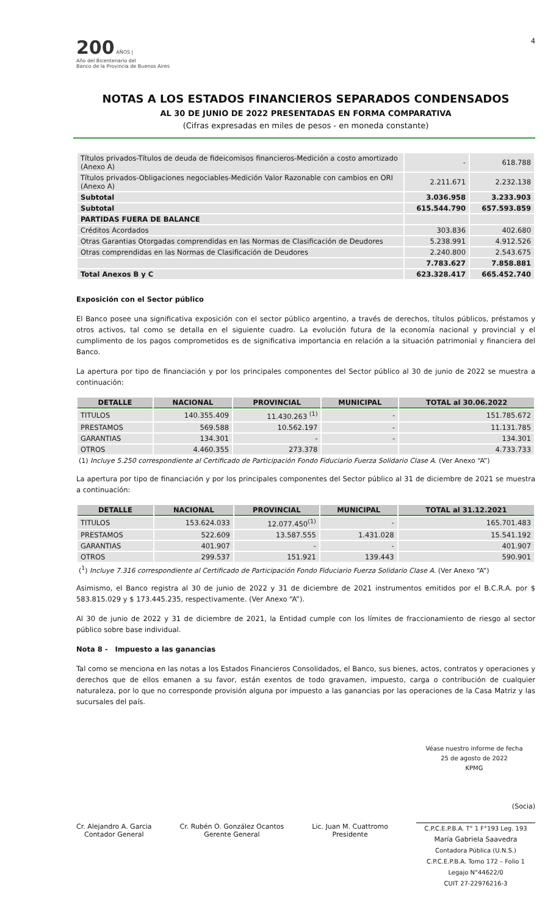200 AÑOS |
Año del Bicentenario del
Banco de la Provincia de Buenos Aires
4
NOTAS A LOS ESTADOS FINANCIEROS SEPARADOS CONDENSADOS
AL 30 DE JUNIO DE 2022 PRESENTADAS EN FORMA COMPARATIVA
(Cifras expresadas en miles de pesos - en moneda constante)
| Títulos privados-Títulos de deuda de fideicomisos financieros-Medición a costo amortizado (Anexo A) | - | 618.788 |
| Títulos privados-Obligaciones negociables-Medición Valor Razonable con cambios en ORI (Anexo A) | 2.211.671 | 2.232.138 |
| Subtotal | 3.036.958 | 3.233.903 |
| Subtotal | 615.544.790 | 657.593.859 |
| PARTIDAS FUERA DE BALANCE | | |
| Créditos Acordados | 303.836 | 402.680 |
| Otras Garantias Otorgadas comprendidas en las Normas de Clasificación de Deudores | 5.238.991 | 4.912.526 |
| Otras comprendidas en las Normas de Clasificación de Deudores | 2.240.800 | 2.543.675 |
| | 7.783.627 | 7.858.881 |
| Total Anexos B y C | 623.328.417 | 665.452.740 |
Exposición con el Sector público
El Banco posee una significativa exposición con el sector público argentino, a través de derechos, títulos públicos, préstamos y otros activos, tal como se detalla en el siguiente cuadro. La evolución futura de la economía nacional y provincial y el cumplimento de los pagos comprometidos es de significativa importancia en relación a la situación patrimonial y financiera del Banco.
La apertura por tipo de financiación y por los principales componentes del Sector público al 30 de junio de 2022 se muestra a continuación:
| DETALLE | NACIONAL | PROVINCIAL | MUNICIPAL | TOTAL al 30.06.2022 |
| --- | --- | --- | --- | --- |
| TITULOS | 140.355.409 | 11.430.263 <sup>(1)</sup> | - | 151.785.672 |
| PRESTAMOS | 569.588 | 10.562.197 | - | 11.131.785 |
| GARANTIAS | 134.301 | - | - | 134.301 |
| OTROS | 4.460.355 | 273.378 | | 4.733.733 |
(1) Incluye 5.250 correspondiente al Certificado de Participación Fondo Fiduciario Fuerza Solidario Clase A. (Ver Anexo “A”)
La apertura por tipo de financiación y por los principales componentes del Sector público al 31 de diciembre de 2021 se muestra a continuación:
| DETALLE | NACIONAL | PROVINCIAL | MUNICIPAL | TOTAL al 31.12.2021 |
| --- | --- | --- | --- | --- |
| TITULOS | 153.624.033 | 12.077.450<sup>(1)</sup> | - | 165.701.483 |
| PRESTAMOS | 522.609 | 13.587.555 | 1.431.028 | 15.541.192 |
| GARANTIAS | 401.907 | - | - | 401.907 |
| OTROS | 299.537 | 151.921 | 139.443 | 590.901 |
(<sup>1</sup>) Incluye 7.316 correspondiente al Certificado de Participación Fondo Fiduciario Fuerza Solidario Clase A. (Ver Anexo “A”)
Asimismo, el Banco registra al 30 de junio de 2022 y 31 de diciembre de 2021 instrumentos emitidos por el B.C.R.A. por $ 583.815.029 y $ 173.445.235, respectivamente. (Ver Anexo “A”).
Al 30 de junio de 2022 y 31 de diciembre de 2021, la Entidad cumple con los límites de fraccionamiento de riesgo al sector público sobre base individual.
Nota 8 - Impuesto a las ganancias
Tal como se menciona en las notas a los Estados Financieros Consolidados, el Banco, sus bienes, actos, contratos y operaciones y derechos que de ellos emanen a su favor, están exentos de todo gravamen, impuesto, carga o contribución de cualquier naturaleza, por lo que no corresponde provisión alguna por impuesto a las ganancias por las operaciones de la Casa Matriz y las sucursales del país.
Véase nuestro informe de fecha
25 de agosto de 2022
KPMG
(Socia)
Cr. Alejandro A. Garcia
Contador General
Cr. Rubén O. González Ocantos
Gerente General
Lic. Juan M. Cuattromo
Presidente
C.P.C.E.P.B.A. T° 1 F°193 Leg. 193
María Gabriela Saavedra
Contadora Pública (U.N.S.)
C.P.C.E.P.B.A. Tomo 172 – Folio 1
Legajo N°44622/0
CUIT 27-22976216-3